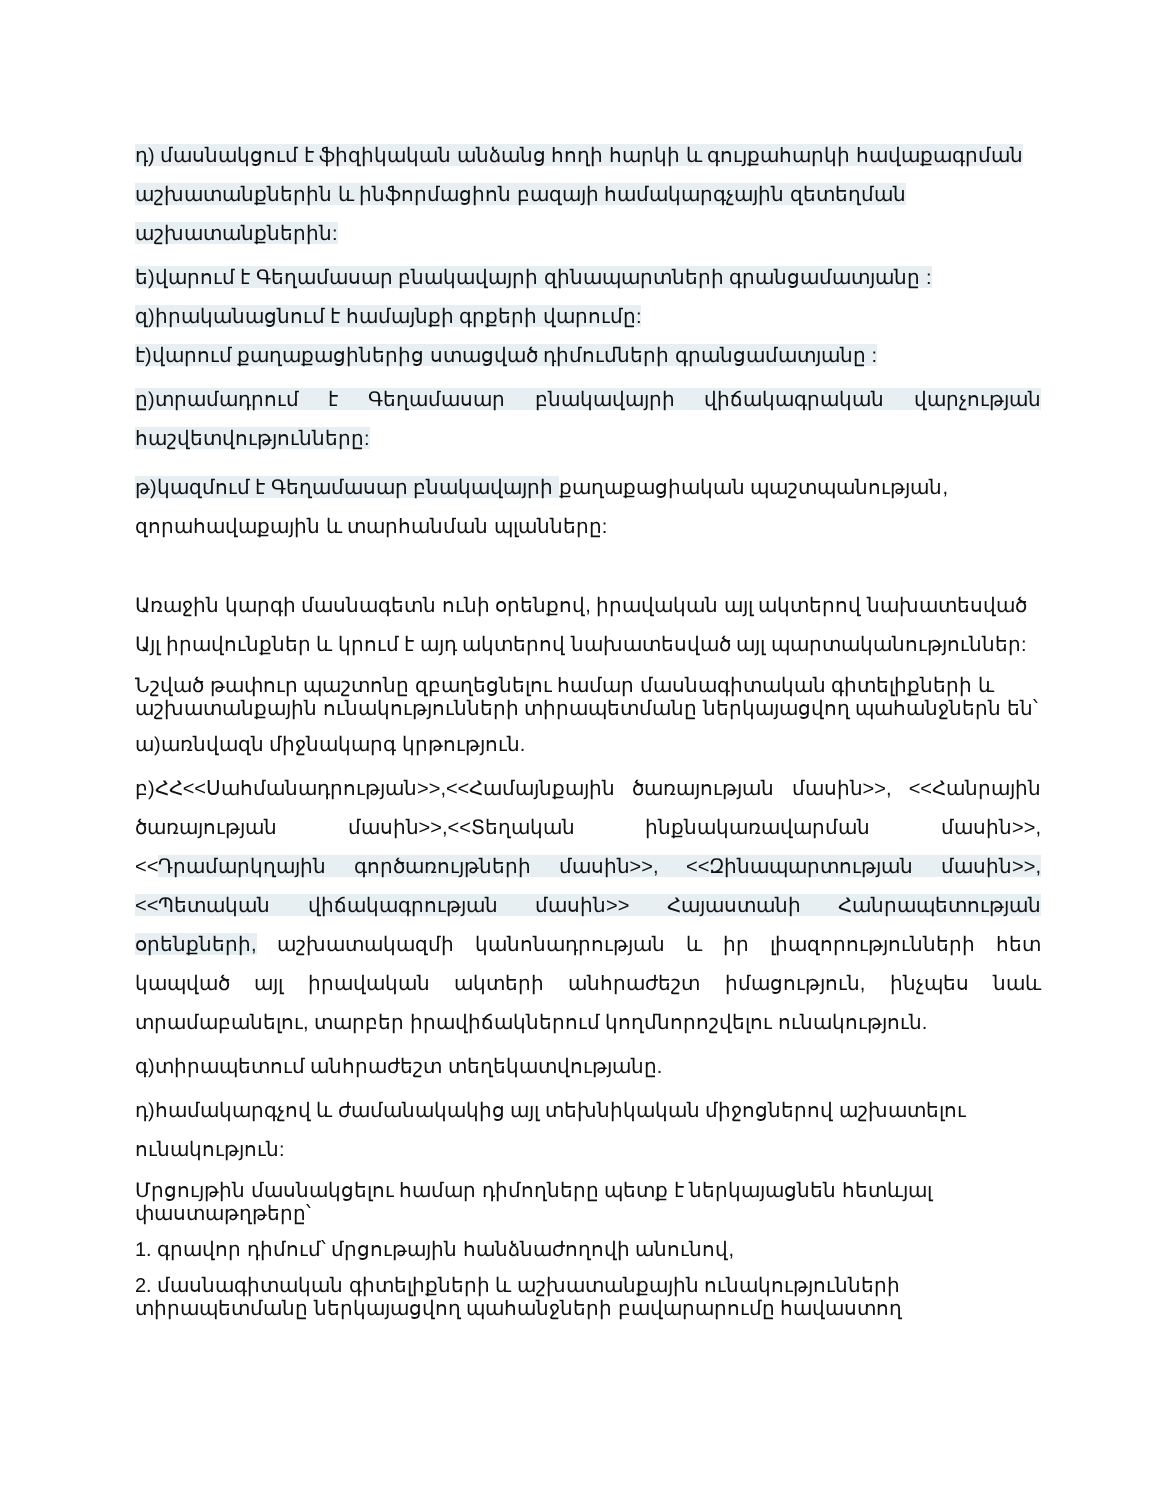դ) մասնակցում է ֆիզիկական անձանց հողի հարկի և գույքահարկի հավաքագրման աշխատանքներին և ինֆորմացիոն բազայի համակարգչային զետեղման աշխատանքներին:
ե)վարում է Գեղամասար բնակավայրի զինապարտների գրանցամատյանը :
զ)իրականացնում է համայնքի գրքերի վարումը:
է)վարում քաղաքացիներից ստացված դիմումների գրանցամատյանը :
ը)տրամադրում է Գեղամասար բնակավայրի վիճակագրական վարչության հաշվետվությունները:
թ)կազմում է Գեղամասար բնակավայրի քաղաքացիական պաշտպանության, զորահավաքային և տարհանման պլանները:
Առաջին կարգի մասնագետն ունի օրենքով, իրավական այլ ակտերով նախատեսված Այլ իրավունքներ և կրում է այդ ակտերով նախատեսված այլ պարտականություններ:
Նշված թափուր պաշտոնը զբաղեցնելու համար մասնագիտական գիտելիքների և աշխատանքային ունակությունների տիրապետմանը ներկայացվող պահանջներն են՝
ա)առնվազն միջնակարգ կրթություն.
բ)ՀՀ<<Սահմանադրության>>,<<Համայնքային ծառայության մասին>>, <<Հանրային ծառայության մասին>>,<<Տեղական ինքնակառավարման մասին>>, <<Դրամարկղային գործառույթների մասին>>, <<Զինապարտության մասին>>, <<Պետական վիճակագրության մասին>> Հայաստանի Հանրապետության օրենքների, աշխատակազմի կանոնադրության և իր լիազորությունների հետ կապված այլ իրավական ակտերի անհրաժեշտ իմացություն, ինչպես նաև տրամաբանելու, տարբեր իրավիճակներում կողմնորոշվելու ունակություն.
գ)տիրապետում անհրաժեշտ տեղեկատվությանը.
դ)համակարգչով և ժամանակակից այլ տեխնիկական միջոցներով աշխատելու ունակություն:
Մրցույթին մասնակցելու համար դիմողները պետք է ներկայացնեն հետևյալ փաստաթղթերը՝
1. գրավոր դիմում՝ մրցութային հանձնաժողովի անունով,
2. մասնագիտական գիտելիքների և աշխատանքային ունակությունների տիրապետմանը ներկայացվող պահանջների բավարարումը հավաստող